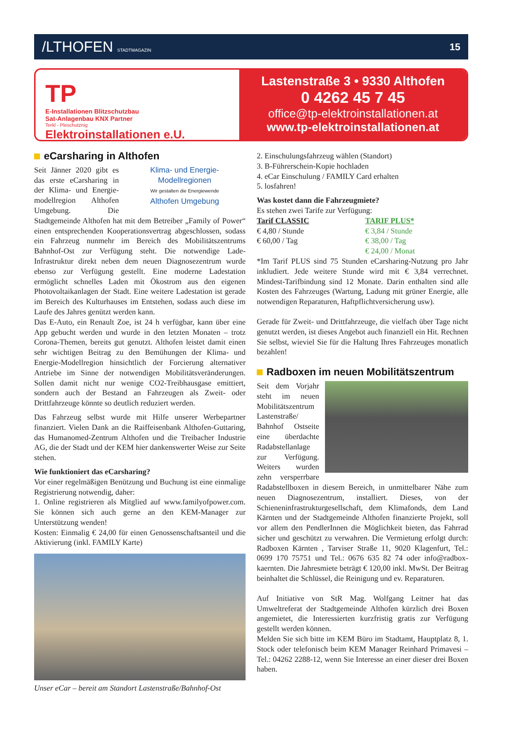/LTHOFEN STADTMAGAZIN
15
TP
E-Installationen Blitzschutzbau
Sat-Anlagenbau KNX Partner
Terkl - Pleschutznig
Elektroinstallationen e.U.
Lastenstraße 3 • 9330 Althofen
0 4262 45 7 45
office@tp-elektroinstallationen.at
www.tp-elektroinstallationen.at
eCarsharing in Althofen
Klima- und Energie-Modellregionen
Wir gestalten die Energiewende
Althofen Umgebung
Seit Jänner 2020 gibt es das erste eCarsharing in der Klima- und Energie-modellregion Althofen Umgebung. Die Stadtgemeinde Althofen hat mit dem Betreiber „Family of Power“ einen entsprechenden Kooperationsvertrag abgeschlossen, sodass ein Fahrzeug nunmehr im Bereich des Mobilitätszentrums Bahnhof-Ost zur Verfügung steht. Die notwendige Lade-Infrastruktur direkt neben dem neuen Diagnosezentrum wurde ebenso zur Verfügung gestellt. Eine moderne Ladestation ermöglicht schnelles Laden mit Ökostrom aus den eigenen Photovoltaikanlagen der Stadt. Eine weitere Ladestation ist gerade im Bereich des Kulturhauses im Entstehen, sodass auch diese im Laufe des Jahres genützt werden kann.
Das E-Auto, ein Renault Zoe, ist 24 h verfügbar, kann über eine App gebucht werden und wurde in den letzten Monaten – trotz Corona-Themen, bereits gut genutzt. Althofen leistet damit einen sehr wichtigen Beitrag zu den Bemühungen der Klima- und Energie-Modellregion hinsichtlich der Forcierung alternativer Antriebe im Sinne der notwendigen Mobilitätsveränderungen. Sollen damit nicht nur wenige CO2-Treibhausgase emittiert, sondern auch der Bestand an Fahrzeugen als Zweit- oder Drittfahrzeuge könnte so deutlich reduziert werden.
Das Fahrzeug selbst wurde mit Hilfe unserer Werbepartner finanziert. Vielen Dank an die Raiffeisenbank Althofen-Guttaring, das Humanomed-Zentrum Althofen und die Treibacher Industrie AG, die der Stadt und der KEM hier dankenswerter Weise zur Seite stehen.
Wie funktioniert das eCarsharing?
Vor einer regelmäßigen Benützung und Buchung ist eine einmalige Registrierung notwendig, daher:
1. Online registrieren als Mitglied auf www.familyofpower.com. Sie können sich auch gerne an den KEM-Manager zur Unterstützung wenden!
Kosten: Einmalig € 24,00 für einen Genossenschaftsanteil und die Aktivierung (inkl. FAMILY Karte)
Unser eCar – bereit am Standort Lastenstraße/Bahnhof-Ost
2. Einschulungsfahrzeug wählen (Standort)
3. B-Führerschein-Kopie hochladen
4. eCar Einschulung / FAMILY Card erhalten
5. losfahren!
Was kostet dann die Fahrzeugmiete?
Es stehen zwei Tarife zur Verfügung:
| Tarif CLASSIC | TARIF PLUS* |
| € 4,80 / Stunde | € 3,84 / Stunde |
| € 60,00 / Tag | € 38,00 / Tag |
| | € 24,00 / Monat |
*Im Tarif PLUS sind 75 Stunden eCarsharing-Nutzung pro Jahr inkludiert. Jede weitere Stunde wird mit € 3,84 verrechnet. Mindest-Tarifbindung sind 12 Monate. Darin enthalten sind alle Kosten des Fahrzeuges (Wartung, Ladung mit grüner Energie, alle notwendigen Reparaturen, Haftpflichtversicherung usw).
Gerade für Zweit- und Drittfahrzeuge, die vielfach über Tage nicht genutzt werden, ist dieses Angebot auch finanziell ein Hit. Rechnen Sie selbst, wieviel Sie für die Haltung Ihres Fahrzeuges monatlich bezahlen!
Radboxen im neuen Mobilitätszentrum
Seit dem Vorjahr steht im neuen Mobilitätszentrum Lastenstraße/ Bahnhof Ostseite eine überdachte Radabstellanlage zur Verfügung. Weiters wurden zehn versperrbare Radabstellboxen in diesem Bereich, in unmittelbarer Nähe zum neuen Diagnosezentrum, installiert. Dieses, von der Schieneninfrastrukturgesellschaft, dem Klimafonds, dem Land Kärnten und der Stadtgemeinde Althofen finanzierte Projekt, soll vor allem den PendlerInnen die Möglichkeit bieten, das Fahrrad sicher und geschützt zu verwahren. Die Vermietung erfolgt durch: Radboxen Kärnten , Tarviser Straße 11, 9020 Klagenfurt, Tel.: 0699 170 75751 und Tel.: 0676 635 82 74 oder info@radbox-kaernten. Die Jahresmiete beträgt € 120,00 inkl. MwSt. Der Beitrag beinhaltet die Schlüssel, die Reinigung und ev. Reparaturen.
Auf Initiative von StR Mag. Wolfgang Leitner hat das Umweltreferat der Stadtgemeinde Althofen kürzlich drei Boxen angemietet, die Interessierten kurzfristig gratis zur Verfügung gestellt werden können.
Melden Sie sich bitte im KEM Büro im Stadtamt, Hauptplatz 8, 1. Stock oder telefonisch beim KEM Manager Reinhard Primavesi – Tel.: 04262 2288-12, wenn Sie Interesse an einer dieser drei Boxen haben.